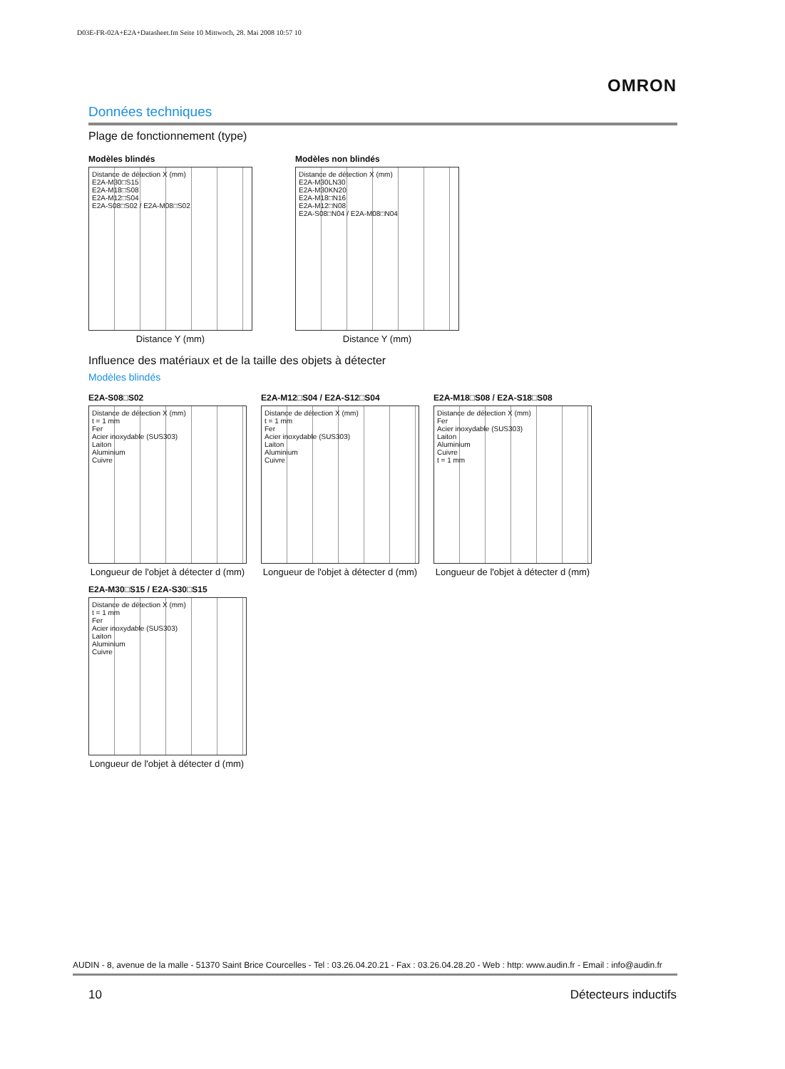D03E-FR-02A+E2A+Datasheet.fm Seite 10 Mittwoch, 28. Mai 2008 10:57 10
OMRON
Données techniques
Plage de fonctionnement (type)
Modèles blindés
Distance de détection X (mm)
E2A-M30□S15
E2A-M18□S08
E2A-M12□S04
E2A-S08□S02 / E2A-M08□S02
Distance Y (mm)
Modèles non blindés
Distance de détection X (mm)
E2A-M30LN30
E2A-M30KN20
E2A-M18□N16
E2A-M12□N08
E2A-S08□N04 / E2A-M08□N04
Distance Y (mm)
Influence des matériaux et de la taille des objets à détecter
Modèles blindés
E2A-S08□S02
Distance de détection X (mm)
t = 1 mm
Fer
Acier inoxydable (SUS303)
Laiton
Aluminium
Cuivre
Longueur de l'objet à détecter d (mm)
E2A-M12□S04 / E2A-S12□S04
Distance de détection X (mm)
t = 1 mm
Fer
Acier inoxydable (SUS303)
Laiton
Aluminium
Cuivre
Longueur de l'objet à détecter d (mm)
E2A-M18□S08 / E2A-S18□S08
Distance de détection X (mm)
Fer
Acier inoxydable (SUS303)
Laiton
Aluminium
Cuivre
t = 1 mm
Longueur de l'objet à détecter d (mm)
E2A-M30□S15 / E2A-S30□S15
Distance de détection X (mm)
t = 1 mm
Fer
Acier inoxydable (SUS303)
Laiton
Aluminium
Cuivre
Longueur de l'objet à détecter d (mm)
AUDIN - 8, avenue de la malle - 51370 Saint Brice Courcelles - Tel : 03.26.04.20.21 - Fax : 03.26.04.28.20 - Web : http: www.audin.fr - Email : info@audin.fr
10 Détecteurs inductifs